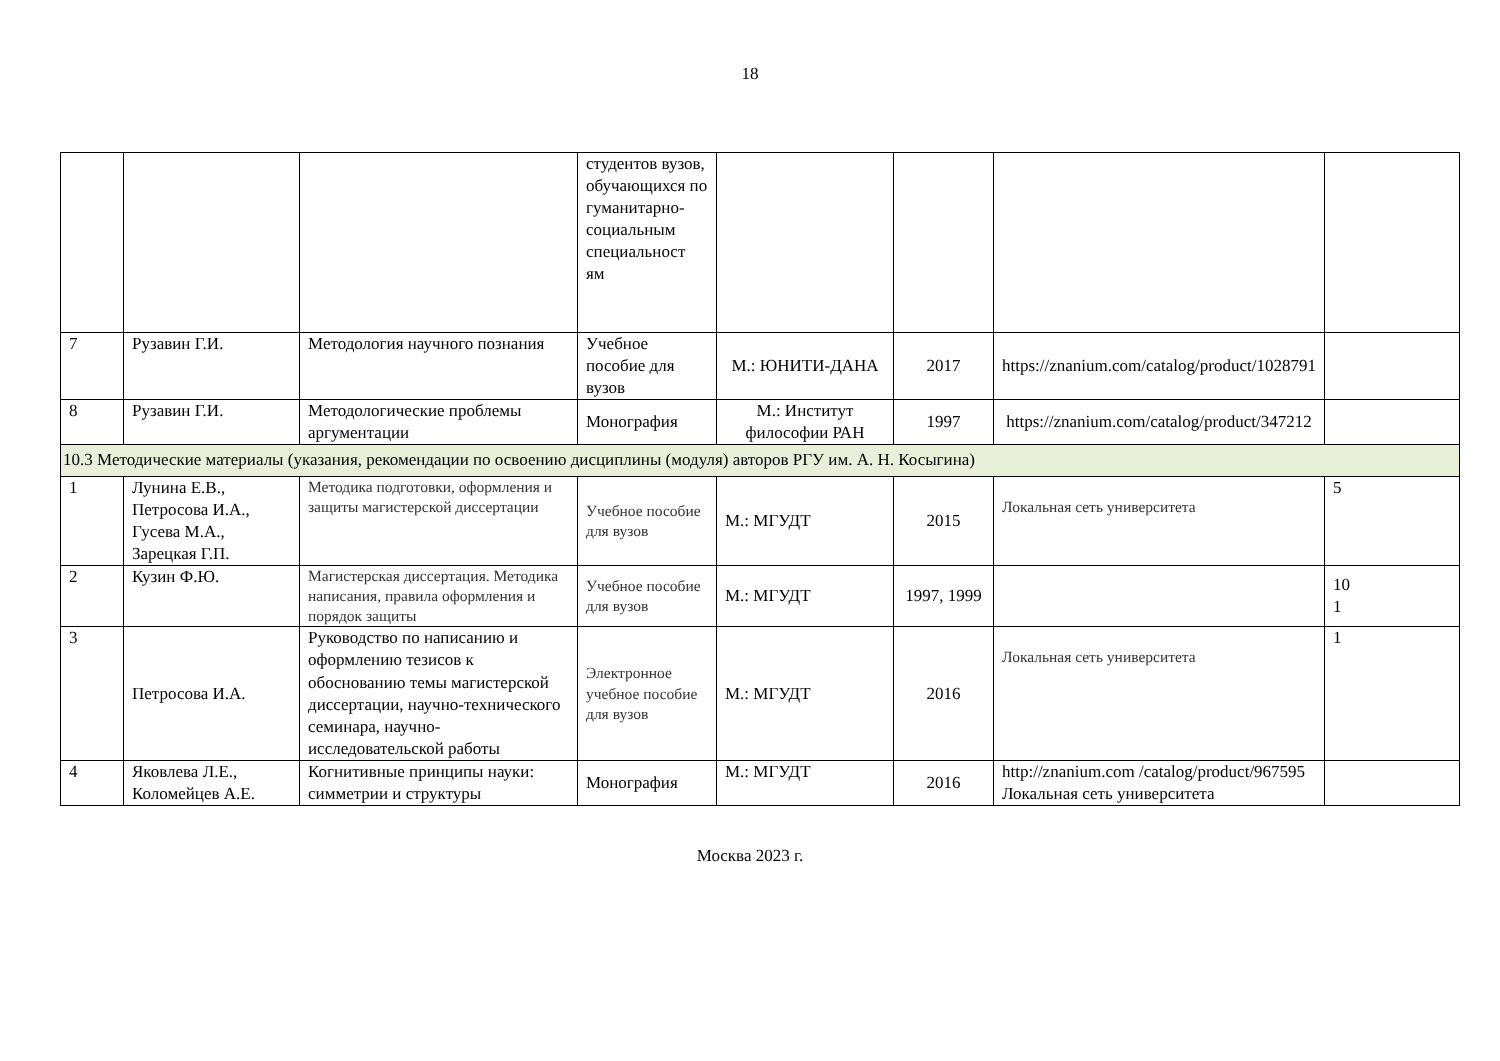18
| | | | студентов вузов, обучающихся по гуманитарно-социальным специальност ям | | | | |
| 7 | Рузавин Г.И. | Методология научного познания | Учебное пособие для вузов | М.: ЮНИТИ-ДАНА | 2017 | https://znanium.com/catalog/product/1028791 | |
| 8 | Рузавин Г.И. | Методологические проблемы аргументации | Монография | М.: Институт философии РАН | 1997 | https://znanium.com/catalog/product/347212 | |
| 10.3 Методические материалы (указания, рекомендации по освоению дисциплины (модуля) авторов РГУ им. А. Н. Косыгина) | | | | | | | |
| 1 | Лунина Е.В., Петросова И.А., Гусева М.А., Зарецкая Г.П. | Методика подготовки, оформления и защиты магистерской диссертации | Учебное пособие для вузов | М.: МГУДТ | 2015 | Локальная сеть университета | 5 |
| 2 | Кузин Ф.Ю. | Магистерская диссертация. Методика написания, правила оформления и порядок защиты | Учебное пособие для вузов | М.: МГУДТ | 1997, 1999 | | 10 1 |
| 3 | Петросова И.А. | Руководство по написанию и оформлению тезисов к обоснованию темы магистерской диссертации, научно-технического семинара, научно-исследовательской работы | Электронное учебное пособие для вузов | М.: МГУДТ | 2016 | Локальная сеть университета | 1 |
| 4 | Яковлева Л.Е., Коломейцев А.Е. | Когнитивные принципы науки: симметрии и структуры | Монография | М.: МГУДТ | 2016 | http://znanium.com /catalog/product/967595 Локальная сеть университета | |
Москва 2023 г.